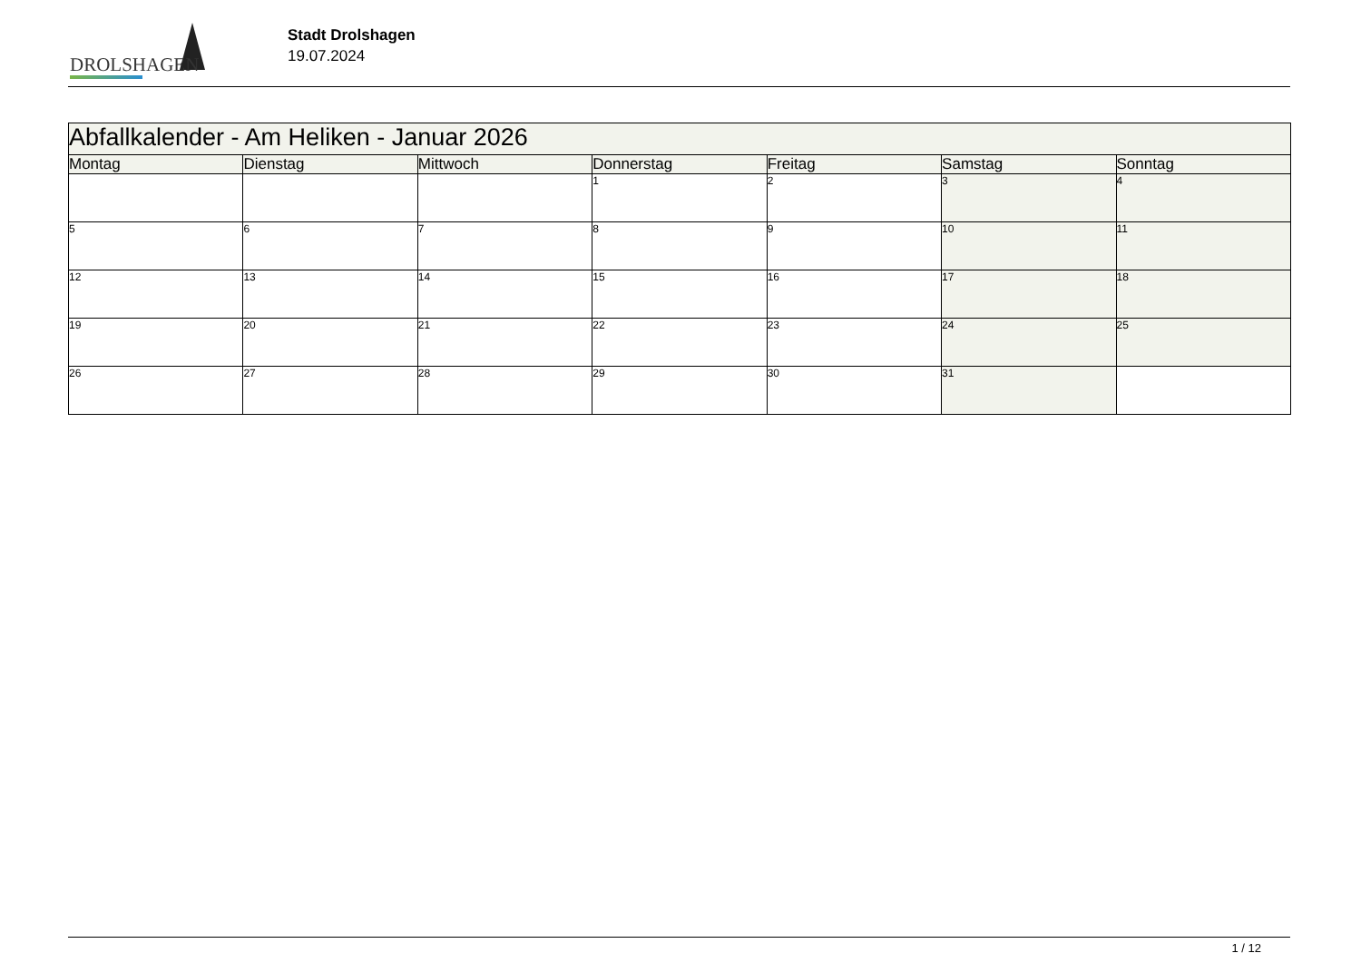DROLSHAGEN
Stadt Drolshagen
19.07.2024
| Abfallkalender - Am Heliken - Januar 2026 | | | | | | |
| Montag | Dienstag | Mittwoch | Donnerstag | Freitag | Samstag | Sonntag |
| | | | 1 | 2 | 3 | 4 |
| 5 | 6 | 7 | 8 | 9 | 10 | 11 |
| 12 | 13 | 14 | 15 | 16 | 17 | 18 |
| 19 | 20 | 21 | 22 | 23 | 24 | 25 |
| 26 | 27 | 28 | 29 | 30 | 31 | |
1 / 12